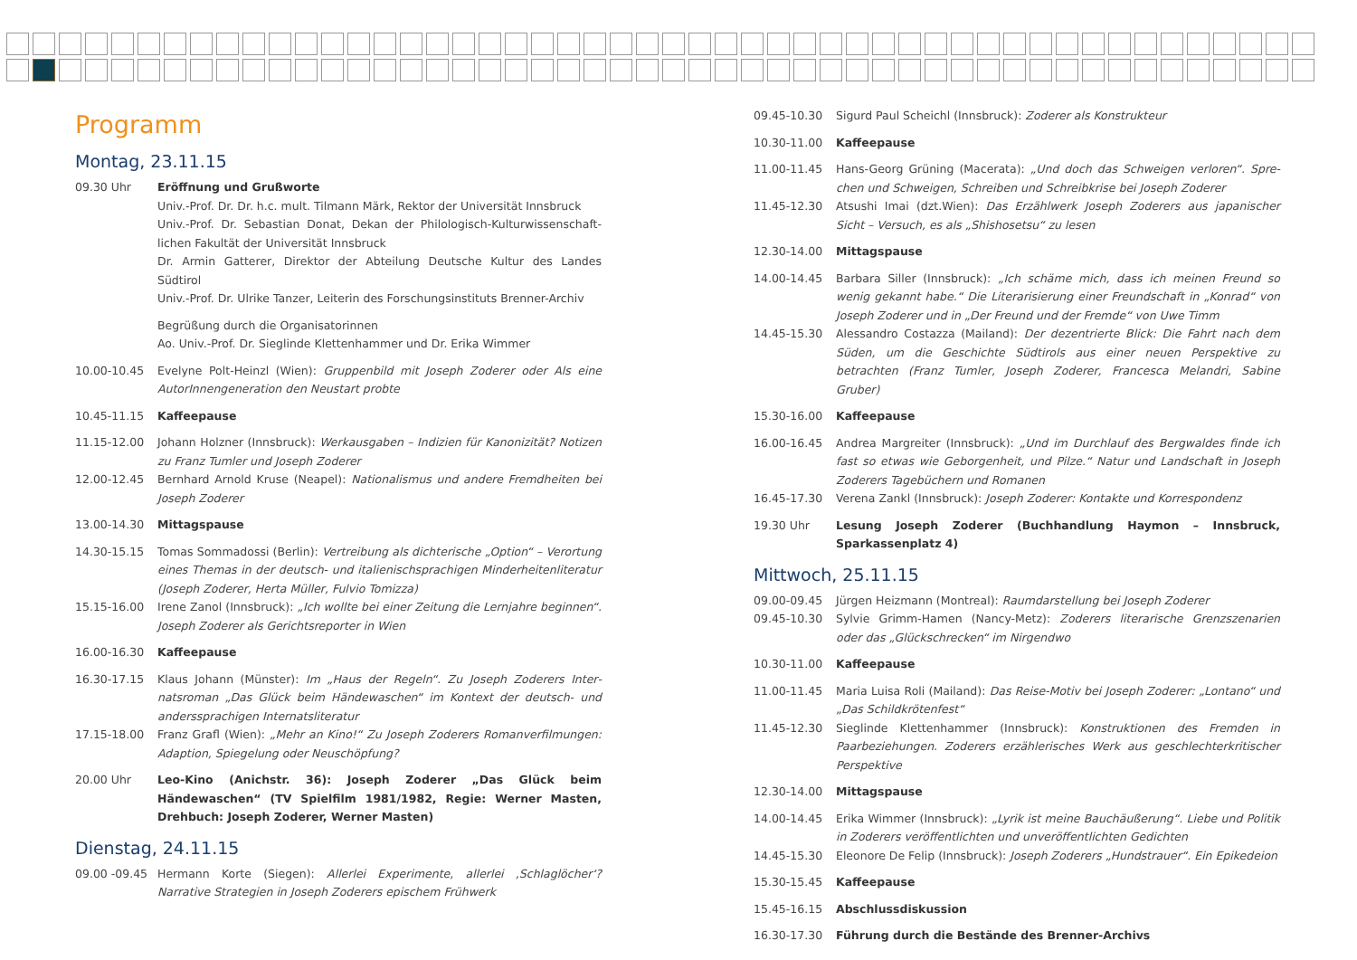Programm
Montag, 23.11.15
09.30 Uhr Eröffnung und Grußworte
Univ.-Prof. Dr. Dr. h.c. mult. Tilmann Märk, Rektor der Universität Innsbruck
Univ.-Prof. Dr. Sebastian Donat, Dekan der Philologisch-Kulturwissenschaft­lichen Fakultät der Universität Innsbruck
Dr. Armin Gatterer, Direktor der Abteilung Deutsche Kultur des Landes Südtirol
Univ.-Prof. Dr. Ulrike Tanzer, Leiterin des Forschungsinstituts Brenner-Archiv
Begrüßung durch die Organisatorinnen
Ao. Univ.-Prof. Dr. Sieglinde Klettenhammer und Dr. Erika Wimmer
10.00-10.45 Evelyne Polt-Heinzl (Wien): Gruppenbild mit Joseph Zoderer oder Als eine AutorInnengeneration den Neustart probte
10.45-11.15 Kaffeepause
11.15-12.00 Johann Holzner (Innsbruck): Werkausgaben – Indizien für Kanonizität? Notizen zu Franz Tumler und Joseph Zoderer
12.00-12.45 Bernhard Arnold Kruse (Neapel): Nationalismus und andere Fremdheiten bei Joseph Zoderer
13.00-14.30 Mittagspause
14.30-15.15 Tomas Sommadossi (Berlin): Vertreibung als dichterische „Option“ – Verortung eines Themas in der deutsch- und italienischsprachigen Minderheitenliteratur (Joseph Zoderer, Herta Müller, Fulvio Tomizza)
15.15-16.00 Irene Zanol (Innsbruck): „Ich wollte bei einer Zeitung die Lernjahre beginnen“. Joseph Zoderer als Gerichtsreporter in Wien
16.00-16.30 Kaffeepause
16.30-17.15 Klaus Johann (Münster): Im „Haus der Regeln“. Zu Joseph Zoderers Inter­natsroman „Das Glück beim Händewaschen“ im Kontext der deutsch- und anderssprachigen Internatsliteratur
17.15-18.00 Franz Grafl (Wien): „Mehr an Kino!“ Zu Joseph Zoderers Romanverfilmungen: Adaption, Spiegelung oder Neuschöpfung?
20.00 Uhr Leo-Kino (Anichstr. 36): Joseph Zoderer „Das Glück beim Händewaschen“ (TV Spielfilm 1981/1982, Regie: Werner Masten, Drehbuch: Joseph Zoderer, Werner Masten)
Dienstag, 24.11.15
09.00 -09.45 Hermann Korte (Siegen): Allerlei Experimente, allerlei ‚Schlaglöcher‘? Narrative Strategien in Joseph Zoderers epischem Frühwerk
09.45-10.30 Sigurd Paul Scheichl (Innsbruck): Zoderer als Konstrukteur
10.30-11.00 Kaffeepause
11.00-11.45 Hans-Georg Grüning (Macerata): „Und doch das Schweigen verloren“. Spre­chen und Schweigen, Schreiben und Schreibkrise bei Joseph Zoderer
11.45-12.30 Atsushi Imai (dzt.Wien): Das Erzählwerk Joseph Zoderers aus japanischer Sicht – Versuch, es als „Shishosetsu“ zu lesen
12.30-14.00 Mittagspause
14.00-14.45 Barbara Siller (Innsbruck): „Ich schäme mich, dass ich meinen Freund so wenig gekannt habe.“ Die Literarisierung einer Freundschaft in „Konrad“ von Joseph Zoderer und in „Der Freund und der Fremde“ von Uwe Timm
14.45-15.30 Alessandro Costazza (Mailand): Der dezentrierte Blick: Die Fahrt nach dem Süden, um die Geschichte Südtirols aus einer neuen Perspektive zu betrachten (Franz Tumler, Joseph Zoderer, Francesca Melandri, Sabine Gruber)
15.30-16.00 Kaffeepause
16.00-16.45 Andrea Margreiter (Innsbruck): „Und im Durchlauf des Bergwaldes finde ich fast so etwas wie Geborgenheit, und Pilze.“ Natur und Landschaft in Joseph Zoderers Tagebüchern und Romanen
16.45-17.30 Verena Zankl (Innsbruck): Joseph Zoderer: Kontakte und Korrespondenz
19.30 Uhr Lesung Joseph Zoderer (Buchhandlung Haymon – Innsbruck, Sparkassenplatz 4)
Mittwoch, 25.11.15
09.00-09.45 Jürgen Heizmann (Montreal): Raumdarstellung bei Joseph Zoderer
09.45-10.30 Sylvie Grimm-Hamen (Nancy-Metz): Zoderers literarische Grenzszenarien oder das „Glückschrecken“ im Nirgendwo
10.30-11.00 Kaffeepause
11.00-11.45 Maria Luisa Roli (Mailand): Das Reise-Motiv bei Joseph Zoderer: „Lontano“ und „Das Schildkrötenfest“
11.45-12.30 Sieglinde Klettenhammer (Innsbruck): Konstruktionen des Fremden in Paarbezie­hungen. Zoderers erzählerisches Werk aus geschlechterkritischer Perspektive
12.30-14.00 Mittagspause
14.00-14.45 Erika Wimmer (Innsbruck): „Lyrik ist meine Bauchäußerung“. Liebe und Politik in Zoderers veröffentlichten und unveröffentlichten Gedichten
14.45-15.30 Eleonore De Felip (Innsbruck): Joseph Zoderers „Hundstrauer“. Ein Epikedeion
15.30-15.45 Kaffeepause
15.45-16.15 Abschlussdiskussion
16.30-17.30 Führung durch die Bestände des Brenner-Archivs